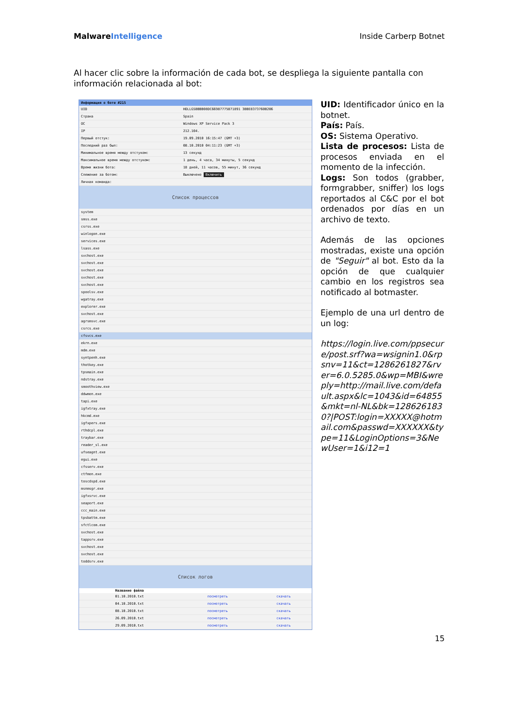MalwareIntelligence Inside Carberp Botnet
Al hacer clic sobre la información de cada bot, se despliega la siguiente pantalla con información relacionada al bot:
Информация о боте #215
| UID | HOLLGSBBBB08DC66987775871891 3BBE8373760B206 |
| Страна | Spain |
| ОС | Windows XP Service Pack 3 |
| IP | 212.104. |
| Первый отстук: | 19.09.2010 16:15:47 (GMT +3) |
| Последний раз был: | 08.10.2010 04:11:23 (GMT +3) |
| Минимальное время между отстуком: | 13 секунд |
| Максимальное время между отстуком: | 1 день, 4 часа, 34 минуты, 5 секунд |
| Время жизни бота: | 18 дней, 11 часов, 55 минут, 36 секунд |
| Слежение за ботом: | Выключено Включить |
| Личная команда: | |
Список процессов
| system |
| smss.exe |
| csrss.exe |
| winlogon.exe |
| services.exe |
| lsass.exe |
| svchost.exe |
| svchost.exe |
| svchost.exe |
| svchost.exe |
| svchost.exe |
| spoolsv.exe |
| wgatray.exe |
| explorer.exe |
| svchost.exe |
| agrsmsvc.exe |
| csrcs.exe |
| cfsvcs.exe |
| ekrn.exe |
| mdm.exe |
| syntpenh.exe |
| thotkey.exe |
| tpsmain.exe |
| ndstray.exe |
| smoothview.exe |
| ddwmon.exe |
| tapi.exe |
| igfxtray.exe |
| hkcmd.exe |
| igfxpers.exe |
| rthdcpl.exe |
| traybar.exe |
| reader_sl.exe |
| ufseagnt.exe |
| egui.exe |
| cfsserv.exe |
| ctfmon.exe |
| toscdspd.exe |
| msnmsgr.exe |
| igfxsrvc.exe |
| seaport.exe |
| ccc_main.exe |
| tpsbattm.exe |
| sfctlcom.exe |
| svchost.exe |
| tappsrv.exe |
| svchost.exe |
| svchost.exe |
| toddsrv.exe |
Список логов
| Название файла | | |
| --- | --- | --- |
| 01.10.2010.txt | посмотреть | скачать |
| 04.10.2010.txt | посмотреть | скачать |
| 08.10.2010.txt | посмотреть | скачать |
| 26.09.2010.txt | посмотреть | скачать |
| 29.09.2010.txt | посмотреть | скачать |
UID: Identificador único en la botnet.
País: País.
OS: Sistema Operativo.
Lista de procesos: Lista de procesos enviada en el momento de la infección.
Logs: Son todos (grabber, formgrabber, sniffer) los logs reportados al C&C por el bot ordenados por días en un archivo de texto.
Además de las opciones mostradas, existe una opción de "Seguir" al bot. Esto da la opción de que cualquier cambio en los registros sea notificado al botmaster.
Ejemplo de una url dentro de un log:
https://login.live.com/ppsecure/post.srf?wa=wsignin1.0&rpsnv=11&ct=1286261827&rver=6.0.5285.0&wp=MBI&wreply=http://mail.live.com/default.aspx&lc=1043&id=64855&mkt=nl-NL&bk=1286261830?|POST:login=XXXXX@hotmail.com&passwd=XXXXXX&type=11&LoginOptions=3&NewUser=1&i12=1
15